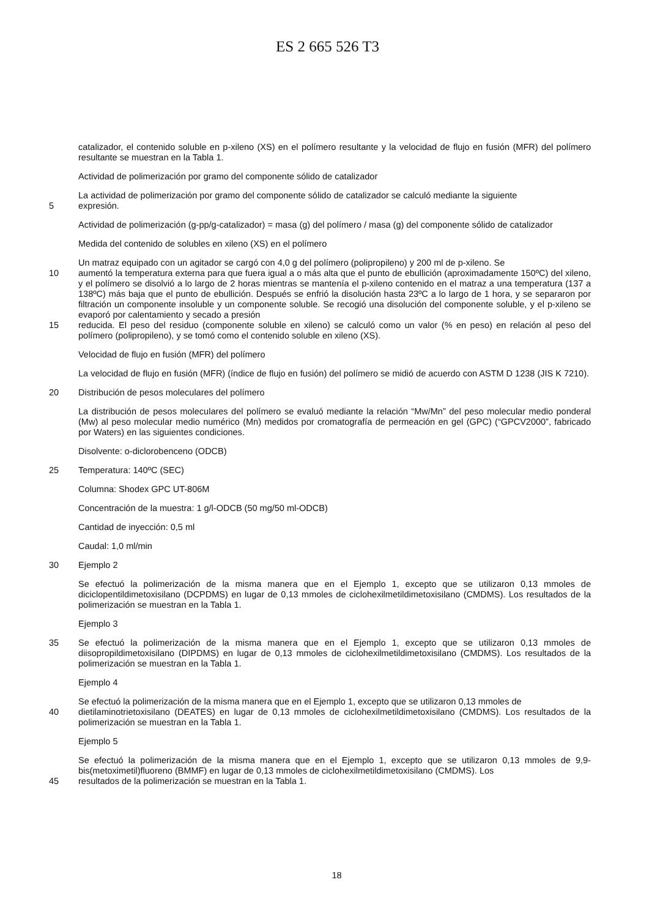ES 2 665 526 T3
catalizador, el contenido soluble en p-xileno (XS) en el polímero resultante y la velocidad de flujo en fusión (MFR) del polímero resultante se muestran en la Tabla 1.
Actividad de polimerización por gramo del componente sólido de catalizador
La actividad de polimerización por gramo del componente sólido de catalizador se calculó mediante la siguiente
5 expresión.
Actividad de polimerización (g-pp/g-catalizador) = masa (g) del polímero / masa (g) del componente sólido de catalizador
Medida del contenido de solubles en xileno (XS) en el polímero
Un matraz equipado con un agitador se cargó con 4,0 g del polímero (polipropileno) y 200 ml de p-xileno. Se
10 aumentó la temperatura externa para que fuera igual a o más alta que el punto de ebullición (aproximadamente 150ºC) del xileno, y el polímero se disolvió a lo largo de 2 horas mientras se mantenía el p-xileno contenido en el matraz a una temperatura (137 a 138ºC) más baja que el punto de ebullición. Después se enfrió la disolución hasta 23ºC a lo largo de 1 hora, y se separaron por filtración un componente insoluble y un componente soluble. Se recogió una disolución del componente soluble, y el p-xileno se evaporó por calentamiento y secado a presión
15 reducida. El peso del residuo (componente soluble en xileno) se calculó como un valor (% en peso) en relación al peso del polímero (polipropileno), y se tomó como el contenido soluble en xileno (XS).
Velocidad de flujo en fusión (MFR) del polímero
La velocidad de flujo en fusión (MFR) (índice de flujo en fusión) del polímero se midió de acuerdo con ASTM D 1238 (JIS K 7210).
20 Distribución de pesos moleculares del polímero
La distribución de pesos moleculares del polímero se evaluó mediante la relación “Mw/Mn” del peso molecular medio ponderal (Mw) al peso molecular medio numérico (Mn) medidos por cromatografía de permeación en gel (GPC) (“GPCV2000”, fabricado por Waters) en las siguientes condiciones.
Disolvente: o-diclorobenceno (ODCB)
25 Temperatura: 140ºC (SEC)
Columna: Shodex GPC UT-806M
Concentración de la muestra: 1 g/l-ODCB (50 mg/50 ml-ODCB)
Cantidad de inyección: 0,5 ml
Caudal: 1,0 ml/min
30 Ejemplo 2
Se efectuó la polimerización de la misma manera que en el Ejemplo 1, excepto que se utilizaron 0,13 mmoles de diciclopentildimetoxisilano (DCPDMS) en lugar de 0,13 mmoles de ciclohexilmetildimetoxisilano (CMDMS). Los resultados de la polimerización se muestran en la Tabla 1.
Ejemplo 3
35 Se efectuó la polimerización de la misma manera que en el Ejemplo 1, excepto que se utilizaron 0,13 mmoles de diisopropildimetoxisilano (DIPDMS) en lugar de 0,13 mmoles de ciclohexilmetildimetoxisilano (CMDMS). Los resultados de la polimerización se muestran en la Tabla 1.
Ejemplo 4
Se efectuó la polimerización de la misma manera que en el Ejemplo 1, excepto que se utilizaron 0,13 mmoles de
40 dietilaminotrietoxisilano (DEATES) en lugar de 0,13 mmoles de ciclohexilmetildimetoxisilano (CMDMS). Los resultados de la polimerización se muestran en la Tabla 1.
Ejemplo 5
Se efectuó la polimerización de la misma manera que en el Ejemplo 1, excepto que se utilizaron 0,13 mmoles de 9,9-bis(metoximetil)fluoreno (BMMF) en lugar de 0,13 mmoles de ciclohexilmetildimetoxisilano (CMDMS). Los
45 resultados de la polimerización se muestran en la Tabla 1.
18